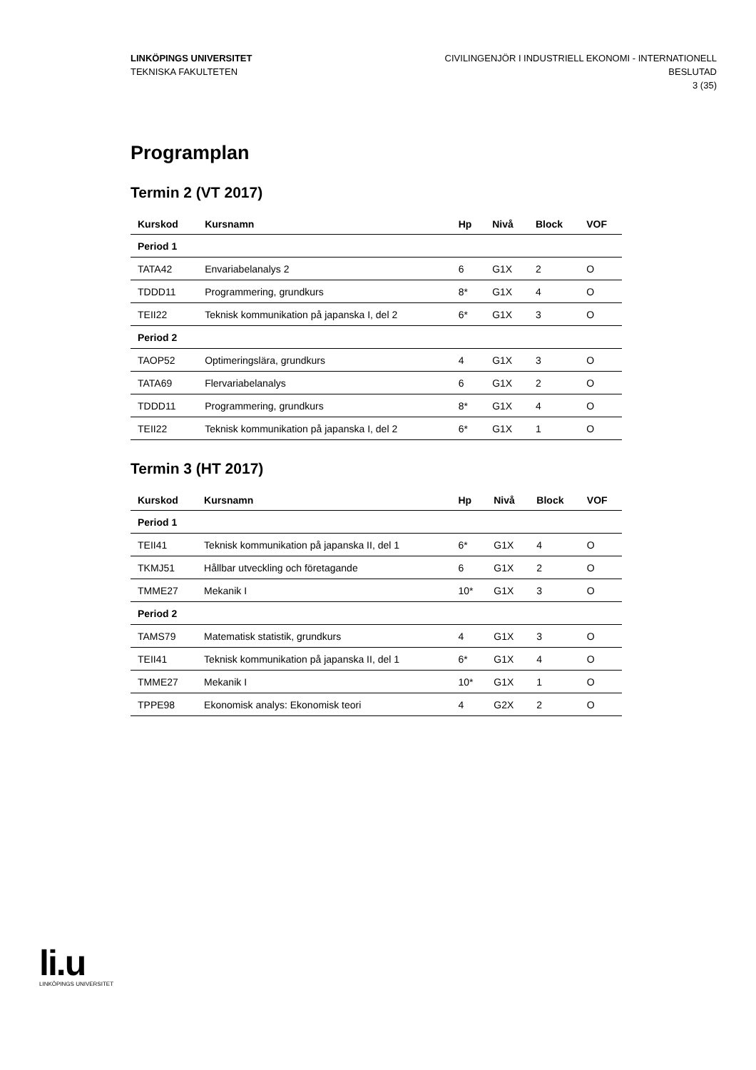LINKÖPINGS UNIVERSITET
TEKNISKA FAKULTETEN
CIVILINGENJÖR I INDUSTRIELL EKONOMI - INTERNATIONELL
BESLUTAD
3 (35)
Programplan
Termin 2 (VT 2017)
| Kurskod | Kursnamn | Hp | Nivå | Block | VOF |
| --- | --- | --- | --- | --- | --- |
| Period 1 | | | | | |
| TATA42 | Envariabelanalys 2 | 6 | G1X | 2 | O |
| TDDD11 | Programmering, grundkurs | 8* | G1X | 4 | O |
| TEII22 | Teknisk kommunikation på japanska I, del 2 | 6* | G1X | 3 | O |
| Period 2 | | | | | |
| TAOP52 | Optimeringslära, grundkurs | 4 | G1X | 3 | O |
| TATA69 | Flervariabelanalys | 6 | G1X | 2 | O |
| TDDD11 | Programmering, grundkurs | 8* | G1X | 4 | O |
| TEII22 | Teknisk kommunikation på japanska I, del 2 | 6* | G1X | 1 | O |
Termin 3 (HT 2017)
| Kurskod | Kursnamn | Hp | Nivå | Block | VOF |
| --- | --- | --- | --- | --- | --- |
| Period 1 | | | | | |
| TEII41 | Teknisk kommunikation på japanska II, del 1 | 6* | G1X | 4 | O |
| TKMJ51 | Hållbar utveckling och företagande | 6 | G1X | 2 | O |
| TMME27 | Mekanik I | 10* | G1X | 3 | O |
| Period 2 | | | | | |
| TAMS79 | Matematisk statistik, grundkurs | 4 | G1X | 3 | O |
| TEII41 | Teknisk kommunikation på japanska II, del 1 | 6* | G1X | 4 | O |
| TMME27 | Mekanik I | 10* | G1X | 1 | O |
| TPPE98 | Ekonomisk analys: Ekonomisk teori | 4 | G2X | 2 | O |
li.u
LINKÖPINGS UNIVERSITET